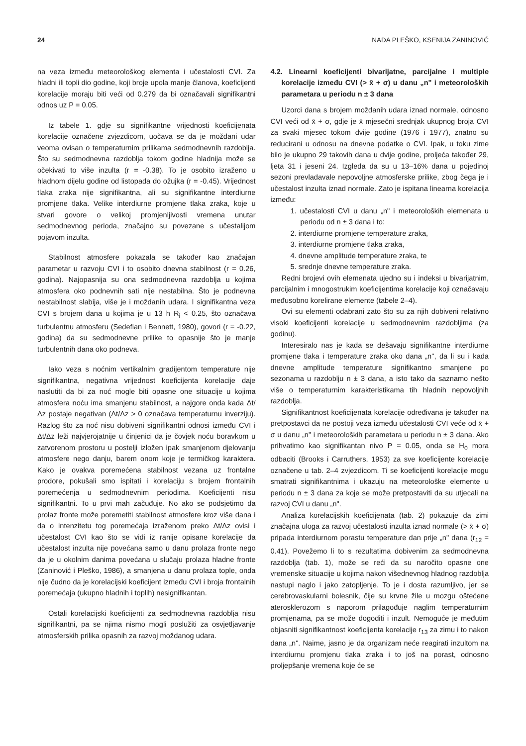24 NADA PLEŠKO, KSENIJA ZANINOVIĆ
na veza između meteorološkog elementa i učestalosti CVI. Za hladni ili topli dio godine, koji broje upola manje članova, koeficijenti korelacije moraju biti veći od 0.279 da bi označavali signifikantni odnos uz P = 0.05.
Iz tabele 1. gdje su signifikantne vrijednosti koeficijenata korelacije označene zvjezdicom, uočava se da je moždani udar veoma ovisan o temperaturnim prilikama sedmodnevnih razdoblja. Što su sedmodnevna razdoblja tokom godine hladnija može se očekivati to više inzulta (r = -0.38). To je osobito izraženo u hladnom dijelu godine od listopada do ožujka (r = -0.45). Vrijednost tlaka zraka nije signifikantna, ali su signifikantne interdiurne promjene tlaka. Velike interdiurne promjene tlaka zraka, koje u stvari govore o velikoj promjenljivosti vremena unutar sedmodnevnog perioda, značajno su povezane s učestalijom pojavom inzulta.
Stabilnost atmosfere pokazala se također kao značajan parametar u razvoju CVI i to osobito dnevna stabilnost (r = 0.26, godina). Najopasnija su ona sedmodnevna razdoblja u kojima atmosfera oko podnevnih sati nije nestabilna. Što je podnevna nestabilnost slabija, više je i moždanih udara. I signifikantna veza CVI s brojem dana u kojima je u 13 h R<sub>i</sub> < 0.25, što označava turbulentnu atmosferu (Sedefian i Bennett, 1980), govori (r = -0.22, godina) da su sedmodnevne prilike to opasnije što je manje turbulentnih dana oko podneva.
Iako veza s noćnim vertikalnim gradijentom temperature nije signifikantna, negativna vrijednost koeficijenta korelacije daje naslutiti da bi za noć mogle biti opasne one situacije u kojima atmosfera noću ima smanjenu stabilnost, a najgore onda kada Δt/Δz postaje negativan (Δt/Δz > 0 označava temperaturnu inverziju). Razlog što za noć nisu dobiveni signifikantni odnosi između CVI i Δt/Δz leži najvjerojatnije u činjenici da je čovjek noću boravkom u zatvorenom prostoru u postelji izložen ipak smanjenom djelovanju atmosfere nego danju, barem onom koje je termičkog karaktera. Kako je ovakva poremećena stabilnost vezana uz frontalne prodore, pokušali smo ispitati i korelaciju s brojem frontalnih poremećenja u sedmodnevnim periodima. Koeficijenti nisu signifikantni. To u prvi mah začuđuje. No ako se podsjetimo da prolaz fronte može poremetiti stabilnost atmosfere kroz više dana i da o intenzitetu tog poremećaja izraženom preko Δt/Δz ovisi i učestalost CVI kao što se vidi iz ranije opisane korelacije da učestalost inzulta nije povećana samo u danu prolaza fronte nego da je u okolnim danima povećana u slučaju prolaza hladne fronte (Zaninović i Pleško, 1986), a smanjena u danu prolaza tople, onda nije čudno da je korelacijski koeficijent između CVI i broja frontalnih poremećaja (ukupno hladnih i toplih) nesignifikantan.
Ostali korelacijski koeficijenti za sedmodnevna razdoblja nisu signifikantni, pa se njima nismo mogli poslužiti za osvjetljavanje atmosferskih prilika opasnih za razvoj moždanog udara.
4.2. Linearni koeficijenti bivarijatne, parcijalne i multiple korelacije između CVI (> x̄ + σ) u danu „n" i meteoroloških parametara u periodu n ± 3 dana
Uzorci dana s brojem moždanih udara iznad normale, odnosno CVI veći od x̄ + σ, gdje je x̄ mjesečni srednjak ukupnog broja CVI za svaki mjesec tokom dvije godine (1976 i 1977), znatno su reducirani u odnosu na dnevne podatke o CVI. Ipak, u toku zime bilo je ukupno 29 takovih dana u dvije godine, proljeća također 29, ljeta 31 i jeseni 24. Izgleda da su u 13–16% dana u pojedinoj sezoni prevladavale nepovoljne atmosferske prilike, zbog čega je i učestalost inzulta iznad normale. Zato je ispitana linearna korelacija između:
1. učestalosti CVI u danu „n" i meteoroloških elemenata u periodu od n ± 3 dana i to:
2. interdiurne promjene temperature zraka,
3. interdiurne promjene tlaka zraka,
4. dnevne amplitude temperature zraka, te
5. srednje dnevne temperature zraka.
Redni brojevi ovih elemenata ujedno su i indeksi u bivarijatnim, parcijalnim i mnogostrukim koeficijentima korelacije koji označavaju međusobno korelirane elemente (tabele 2–4).
Ovi su elementi odabrani zato što su za njih dobiveni relativno visoki koeficijenti korelacije u sedmodnevnim razdobljima (za godinu).
Interesiralo nas je kada se dešavaju signifikantne interdiurne promjene tlaka i temperature zraka oko dana „n", da li su i kada dnevne amplitude temperature signifikantno smanjene po sezonama u razdoblju n ± 3 dana, a isto tako da saznamo nešto više o temperaturnim karakteristikama tih hladnih nepovoljnih razdoblja.
Signifikantnost koeficijenata korelacije određivana je također na pretpostavci da ne postoji veza između učestalosti CVI veće od x̄ + σ u danu „n" i meteoroloških parametara u periodu n ± 3 dana. Ako prihvatimo kao signifikantan nivo P = 0.05, onda se H<sub>0</sub> mora odbaciti (Brooks i Carruthers, 1953) za sve koeficijente korelacije označene u tab. 2–4 zvjezdicom. Ti se koeficijenti korelacije mogu smatrati signifikantnima i ukazuju na meteorološke elemente u periodu n ± 3 dana za koje se može pretpostaviti da su utjecali na razvoj CVI u danu „n".
Analiza korelacijskih koeficijenata (tab. 2) pokazuje da zimi značajna uloga za razvoj učestalosti inzulta iznad normale (> x̄ + σ) pripada interdiurnom porastu temperature dan prije „n" dana (r<sub>12</sub> = 0.41). Povežemo li to s rezultatima dobivenim za sedmodnevna razdoblja (tab. 1), može se reći da su naročito opasne one vremenske situacije u kojima nakon višednevnog hladnog razdoblja nastupi naglo i jako zatopljenje. To je i dosta razumljivo, jer se cerebrovaskularni bolesnik, čije su krvne žile u mozgu oštećene aterosklerozom s naporom prilagođuje naglim temperaturnim promjenama, pa se može dogoditi i inzult. Nemoguće je međutim objasniti signifikantnost koeficijenta korelacije r<sub>13</sub> za zimu i to nakon dana „n". Naime, jasno je da organizam neće reagirati inzultom na interdiurnu promjenu tlaka zraka i to još na porast, odnosno proljepšanje vremena koje će se